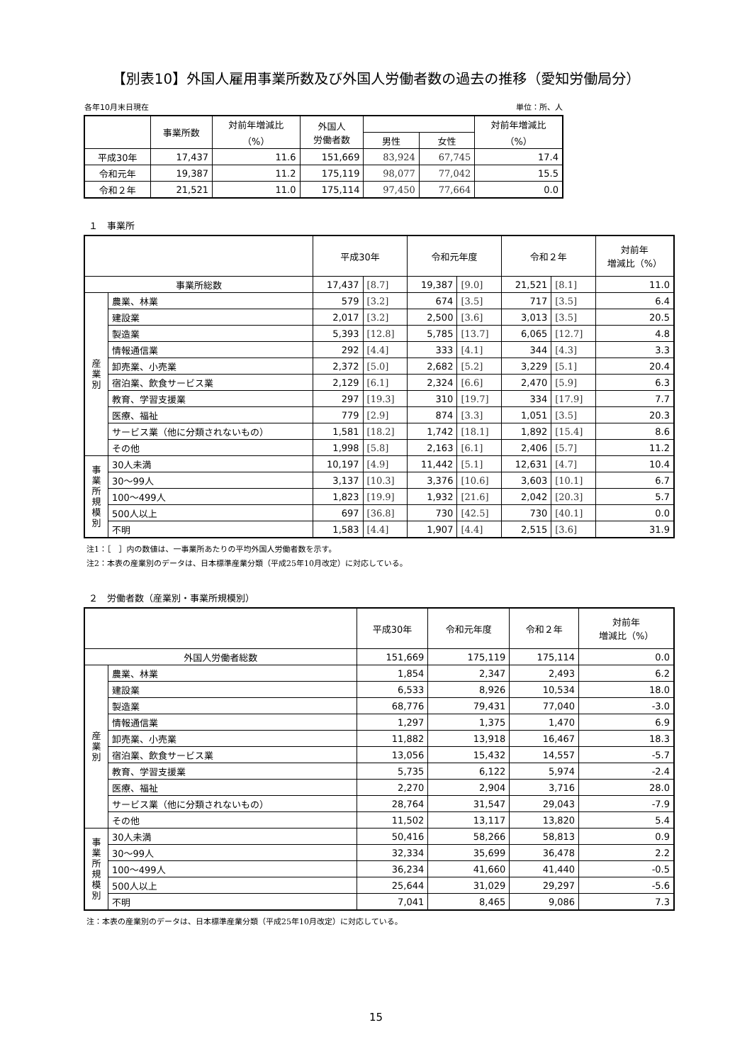【別表10】外国人雇用事業所数及び外国人労働者数の過去の推移（愛知労働局分）
各年10月末日現在 単位：所、人
| | 事業所数 | 対前年増減比 （%） | 外国人 労働者数 | | | 対前年増減比 （%） |
| --- | --- | --- | --- | --- | --- | --- |
| | | | | 男性 | 女性 | |
| 平成30年 | 17,437 | 11.6 | 151,669 | 83,924 | 67,745 | 17.4 |
| 令和元年 | 19,387 | 11.2 | 175,119 | 98,077 | 77,042 | 15.5 |
| 令和２年 | 21,521 | 11.0 | 175,114 | 97,450 | 77,664 | 0.0 |
１　事業所
| | | 平成30年 | | 令和元年度 | | 令和２年 | | 対前年 増減比（%） |
| --- | --- | --- | --- | --- | --- | --- | --- | --- |
| 事業所総数 | | 17,437 | [8.7] | 19,387 | [9.0] | 21,521 | [8.1] | 11.0 |
| 産 業 別 | 農業、林業 | 579 | [3.2] | 674 | [3.5] | 717 | [3.5] | 6.4 |
| | 建設業 | 2,017 | [3.2] | 2,500 | [3.6] | 3,013 | [3.5] | 20.5 |
| | 製造業 | 5,393 | [12.8] | 5,785 | [13.7] | 6,065 | [12.7] | 4.8 |
| | 情報通信業 | 292 | [4.4] | 333 | [4.1] | 344 | [4.3] | 3.3 |
| | 卸売業、小売業 | 2,372 | [5.0] | 2,682 | [5.2] | 3,229 | [5.1] | 20.4 |
| | 宿泊業、飲食サービス業 | 2,129 | [6.1] | 2,324 | [6.6] | 2,470 | [5.9] | 6.3 |
| | 教育、学習支援業 | 297 | [19.3] | 310 | [19.7] | 334 | [17.9] | 7.7 |
| | 医療、福祉 | 779 | [2.9] | 874 | [3.3] | 1,051 | [3.5] | 20.3 |
| | サービス業（他に分類されないもの） | 1,581 | [18.2] | 1,742 | [18.1] | 1,892 | [15.4] | 8.6 |
| | その他 | 1,998 | [5.8] | 2,163 | [6.1] | 2,406 | [5.7] | 11.2 |
| 事 業 所 規 模 別 | 30人未満 | 10,197 | [4.9] | 11,442 | [5.1] | 12,631 | [4.7] | 10.4 |
| | 30～99人 | 3,137 | [10.3] | 3,376 | [10.6] | 3,603 | [10.1] | 6.7 |
| | 100～499人 | 1,823 | [19.9] | 1,932 | [21.6] | 2,042 | [20.3] | 5.7 |
| | 500人以上 | 697 | [36.8] | 730 | [42.5] | 730 | [40.1] | 0.0 |
| | 不明 | 1,583 | [4.4] | 1,907 | [4.4] | 2,515 | [3.6] | 31.9 |
注1：［　］内の数値は、一事業所あたりの平均外国人労働者数を示す。
注2：本表の産業別のデータは、日本標準産業分類（平成25年10月改定）に対応している。
２　労働者数（産業別・事業所規模別）
| | | 平成30年 | 令和元年度 | 令和２年 | 対前年 増減比（%） |
| --- | --- | --- | --- | --- | --- |
| 外国人労働者総数 | | 151,669 | 175,119 | 175,114 | 0.0 |
| 産 業 別 | 農業、林業 | 1,854 | 2,347 | 2,493 | 6.2 |
| | 建設業 | 6,533 | 8,926 | 10,534 | 18.0 |
| | 製造業 | 68,776 | 79,431 | 77,040 | -3.0 |
| | 情報通信業 | 1,297 | 1,375 | 1,470 | 6.9 |
| | 卸売業、小売業 | 11,882 | 13,918 | 16,467 | 18.3 |
| | 宿泊業、飲食サービス業 | 13,056 | 15,432 | 14,557 | -5.7 |
| | 教育、学習支援業 | 5,735 | 6,122 | 5,974 | -2.4 |
| | 医療、福祉 | 2,270 | 2,904 | 3,716 | 28.0 |
| | サービス業（他に分類されないもの） | 28,764 | 31,547 | 29,043 | -7.9 |
| | その他 | 11,502 | 13,117 | 13,820 | 5.4 |
| 事 業 所 規 模 別 | 30人未満 | 50,416 | 58,266 | 58,813 | 0.9 |
| | 30～99人 | 32,334 | 35,699 | 36,478 | 2.2 |
| | 100～499人 | 36,234 | 41,660 | 41,440 | -0.5 |
| | 500人以上 | 25,644 | 31,029 | 29,297 | -5.6 |
| | 不明 | 7,041 | 8,465 | 9,086 | 7.3 |
注：本表の産業別のデータは、日本標準産業分類（平成25年10月改定）に対応している。
15